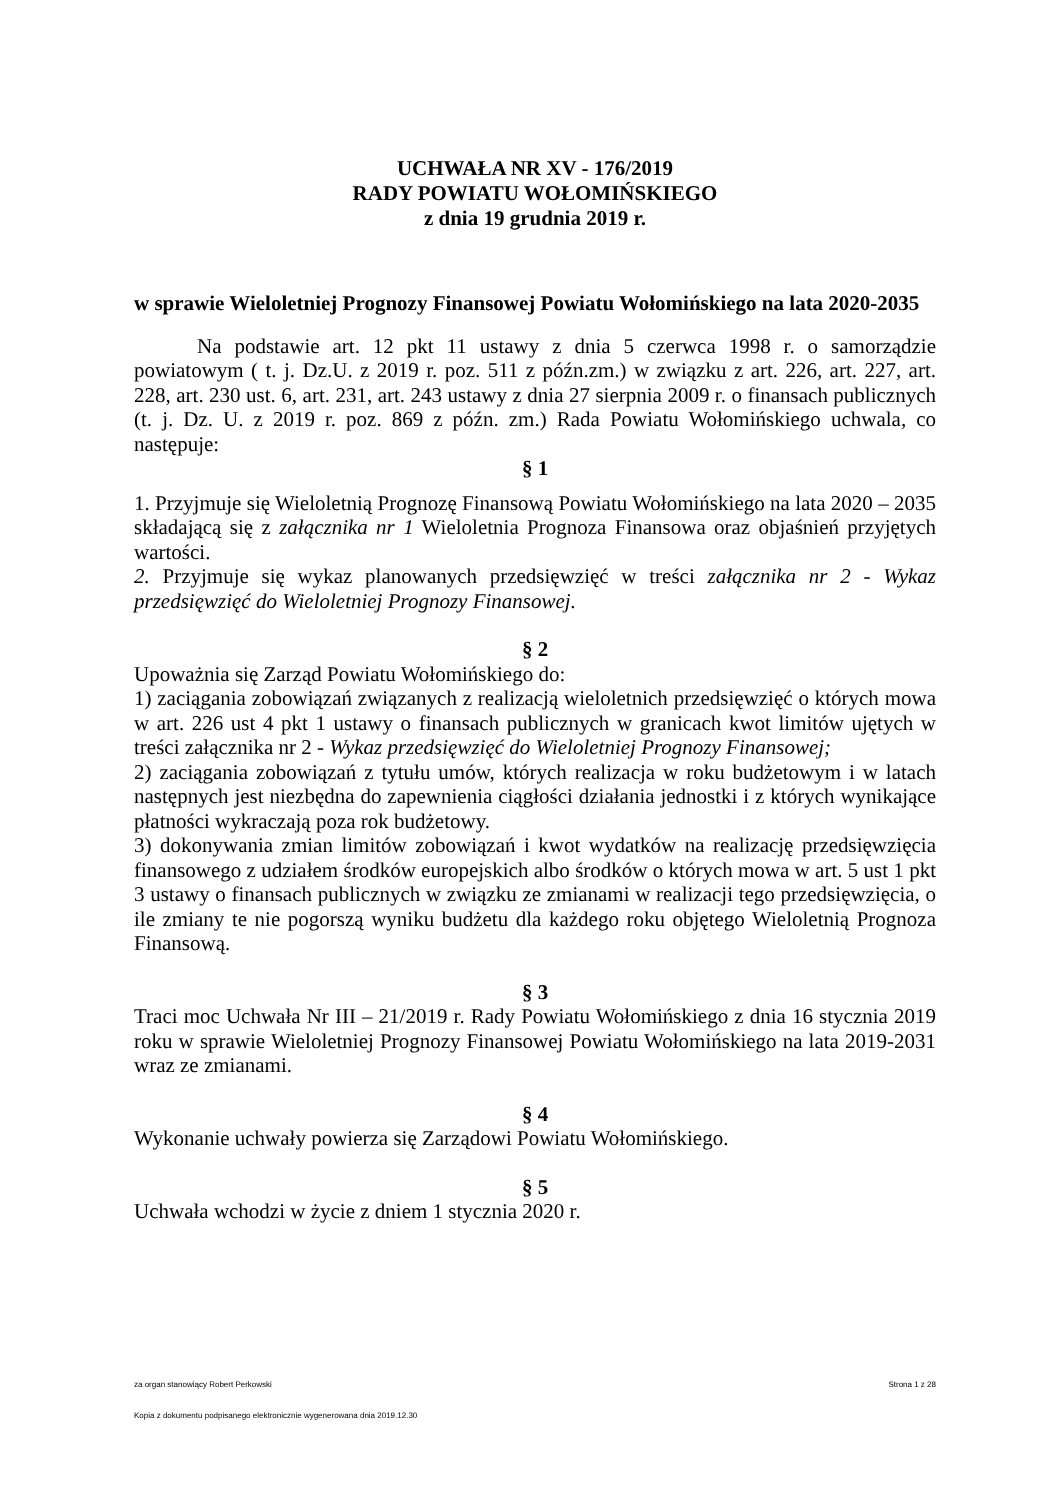UCHWAŁA NR XV - 176/2019
RADY POWIATU WOŁOMIŃSKIEGO
z dnia 19 grudnia 2019 r.
w sprawie Wieloletniej Prognozy Finansowej Powiatu Wołomińskiego na lata 2020-2035
Na podstawie art. 12 pkt 11 ustawy z dnia 5 czerwca 1998 r. o samorządzie powiatowym ( t. j. Dz.U. z 2019 r. poz. 511 z późn.zm.) w związku z art. 226, art. 227, art. 228, art. 230 ust. 6, art. 231, art. 243 ustawy z dnia 27 sierpnia 2009 r. o finansach publicznych (t. j. Dz. U. z 2019 r. poz. 869 z późn. zm.) Rada Powiatu Wołomińskiego uchwala, co następuje:
§ 1
1. Przyjmuje się Wieloletnią Prognozę Finansową Powiatu Wołomińskiego na lata 2020 – 2035 składającą się z załącznika nr 1 Wieloletnia Prognoza Finansowa oraz objaśnień przyjętych wartości.
2. Przyjmuje się wykaz planowanych przedsięwzięć w treści załącznika nr 2 - Wykaz przedsięwzięć do Wieloletniej Prognozy Finansowej.
§ 2
Upoważnia się Zarząd Powiatu Wołomińskiego do:
1) zaciągania zobowiązań związanych z realizacją wieloletnich przedsięwzięć o których mowa w art. 226 ust 4 pkt 1 ustawy o finansach publicznych w granicach kwot limitów ujętych w treści załącznika nr 2 - Wykaz przedsięwzięć do Wieloletniej Prognozy Finansowej;
2) zaciągania zobowiązań z tytułu umów, których realizacja w roku budżetowym i w latach następnych jest niezbędna do zapewnienia ciągłości działania jednostki i z których wynikające płatności wykraczają poza rok budżetowy.
3) dokonywania zmian limitów zobowiązań i kwot wydatków na realizację przedsięwzięcia finansowego z udziałem środków europejskich albo środków o których mowa w art. 5 ust 1 pkt 3 ustawy o finansach publicznych w związku ze zmianami w realizacji tego przedsięwzięcia, o ile zmiany te nie pogorszą wyniku budżetu dla każdego roku objętego Wieloletnią Prognoza Finansową.
§ 3
Traci moc Uchwała Nr III – 21/2019 r. Rady Powiatu Wołomińskiego z dnia 16 stycznia 2019 roku w sprawie Wieloletniej Prognozy Finansowej Powiatu Wołomińskiego na lata 2019-2031 wraz ze zmianami.
§ 4
Wykonanie uchwały powierza się Zarządowi Powiatu Wołomińskiego.
§ 5
Uchwała wchodzi w życie z dniem 1 stycznia 2020 r.
za organ stanowiący Robert Perkowski Strona 1 z 28
Kopia z dokumentu podpisanego elektronicznie wygenerowana dnia 2019.12.30